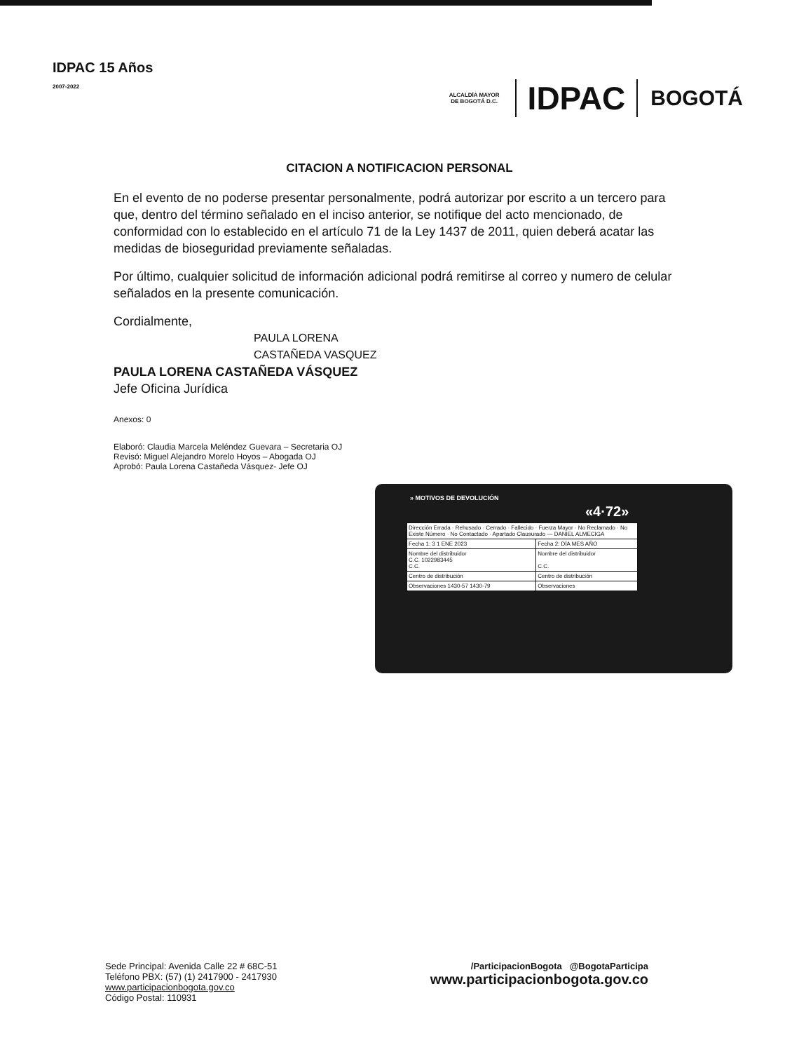IDPAC 15 Años
2007-2022
ALCALDÍA MAYOR DE BOGOTÁ D.C.
IDPAC
BOGOTÁ
CITACION A NOTIFICACION PERSONAL
En el evento de no poderse presentar personalmente, podrá autorizar por escrito a un tercero para que, dentro del término señalado en el inciso anterior, se notifique del acto mencionado, de conformidad con lo establecido en el artículo 71 de la Ley 1437 de 2011, quien deberá acatar las medidas de bioseguridad previamente señaladas.
Por último, cualquier solicitud de información adicional podrá remitirse al correo y numero de celular señalados en la presente comunicación.
Cordialmente,
PAULA LORENA
CASTAÑEDA VASQUEZ
PAULA LORENA CASTAÑEDA VÁSQUEZ
Jefe Oficina Jurídica
Anexos: 0
Elaboró: Claudia Marcela Meléndez Guevara – Secretaria OJ
Revisó: Miguel Alejandro Morelo Hoyos – Abogada OJ
Aprobó: Paula Lorena Castañeda Vásquez- Jefe OJ
» MOTIVOS DE DEVOLUCIÓN
«4·72»
| Dirección Errada · Rehusado · Cerrado · Fallecido · Fuerza Mayor · No Reclamado · No Existe Número · No Contactado · Apartado Clausurado — DANIEL ALMECIGA | |
| Fecha 1: 3 1 ENE 2023 | Fecha 2: DÍA MES AÑO |
| Nombre del distribuidor C.C. 1022983445 C.C. | Nombre del distribuidor C.C. |
| Centro de distribución | Centro de distribución |
| Observaciones 1430-57 1430-79 | Observaciones |
Sede Principal: Avenida Calle 22 # 68C-51
Teléfono PBX: (57) (1) 2417900 - 2417930
www.participacionbogota.gov.co
Código Postal: 110931
/ParticipacionBogota @BogotaParticipa
www.participacionbogota.gov.co